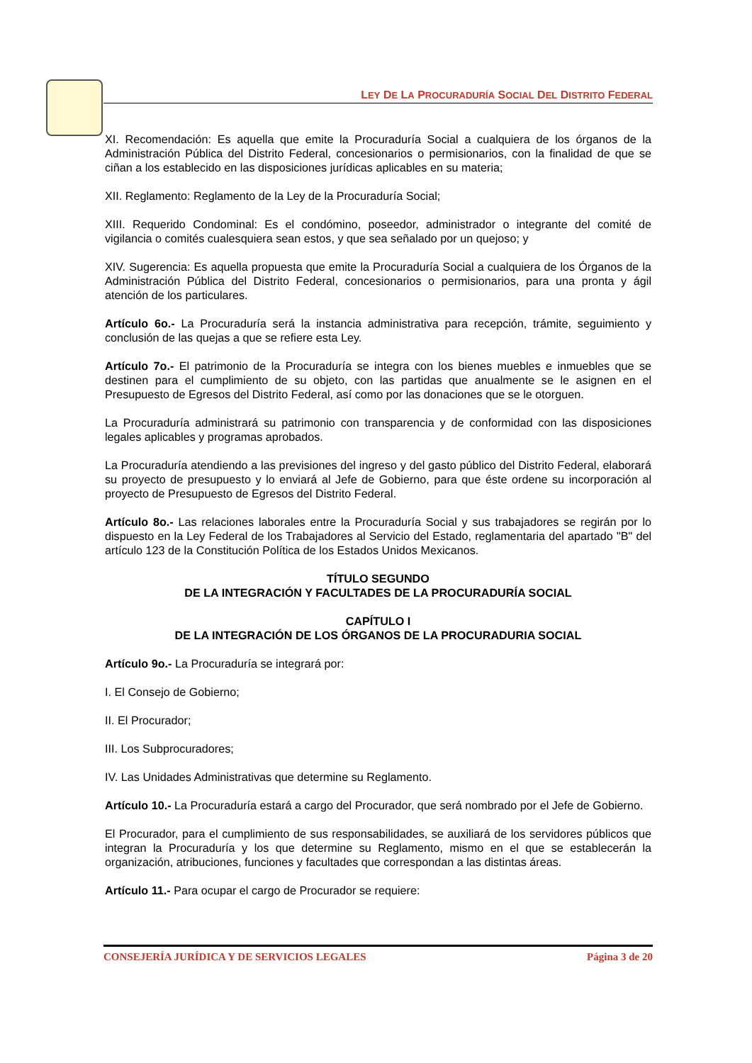LEY DE LA PROCURADURÍA SOCIAL DEL DISTRITO FEDERAL
XI. Recomendación: Es aquella que emite la Procuraduría Social a cualquiera de los órganos de la Administración Pública del Distrito Federal, concesionarios o permisionarios, con la finalidad de que se ciñan a los establecido en las disposiciones jurídicas aplicables en su materia;
XII. Reglamento: Reglamento de la Ley de la Procuraduría Social;
XIII. Requerido Condominal: Es el condómino, poseedor, administrador o integrante del comité de vigilancia o comités cualesquiera sean estos, y que sea señalado por un quejoso; y
XIV. Sugerencia: Es aquella propuesta que emite la Procuraduría Social a cualquiera de los Órganos de la Administración Pública del Distrito Federal, concesionarios o permisionarios, para una pronta y ágil atención de los particulares.
Artículo 6o.- La Procuraduría será la instancia administrativa para recepción, trámite, seguimiento y conclusión de las quejas a que se refiere esta Ley.
Artículo 7o.- El patrimonio de la Procuraduría se integra con los bienes muebles e inmuebles que se destinen para el cumplimiento de su objeto, con las partidas que anualmente se le asignen en el Presupuesto de Egresos del Distrito Federal, así como por las donaciones que se le otorguen.
La Procuraduría administrará su patrimonio con transparencia y de conformidad con las disposiciones legales aplicables y programas aprobados.
La Procuraduría atendiendo a las previsiones del ingreso y del gasto público del Distrito Federal, elaborará su proyecto de presupuesto y lo enviará al Jefe de Gobierno, para que éste ordene su incorporación al proyecto de Presupuesto de Egresos del Distrito Federal.
Artículo 8o.- Las relaciones laborales entre la Procuraduría Social y sus trabajadores se regirán por lo dispuesto en la Ley Federal de los Trabajadores al Servicio del Estado, reglamentaria del apartado "B" del artículo 123 de la Constitución Política de los Estados Unidos Mexicanos.
TÍTULO SEGUNDO
DE LA INTEGRACIÓN Y FACULTADES DE LA PROCURADURÍA SOCIAL
CAPÍTULO I
DE LA INTEGRACIÓN DE LOS ÓRGANOS DE LA PROCURADURIA SOCIAL
Artículo 9o.- La Procuraduría se integrará por:
I. El Consejo de Gobierno;
II. El Procurador;
III. Los Subprocuradores;
IV. Las Unidades Administrativas que determine su Reglamento.
Artículo 10.- La Procuraduría estará a cargo del Procurador, que será nombrado por el Jefe de Gobierno.
El Procurador, para el cumplimiento de sus responsabilidades, se auxiliará de los servidores públicos que integran la Procuraduría y los que determine su Reglamento, mismo en el que se establecerán la organización, atribuciones, funciones y facultades que correspondan a las distintas áreas.
Artículo 11.- Para ocupar el cargo de Procurador se requiere:
CONSEJERÍA JURÍDICA Y DE SERVICIOS LEGALES Página 3 de 20